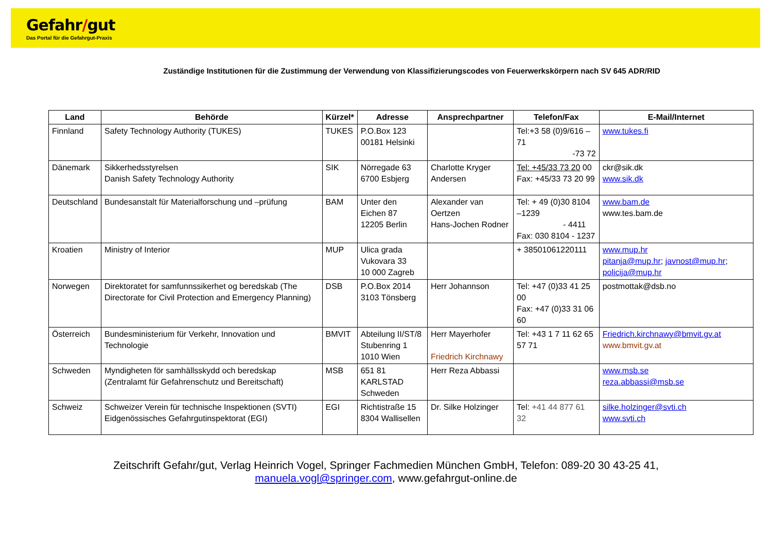Gefahr/gut
Das Portal für die Gefahrgut-Praxis
Zuständige Institutionen für die Zustimmung der Verwendung von Klassifizierungscodes von Feuerwerkskörpern nach SV 645 ADR/RID
| Land | Behörde | Kürzel* | Adresse | Ansprechpartner | Telefon/Fax | E-Mail/Internet |
| --- | --- | --- | --- | --- | --- | --- |
| Finnland | Safety Technology Authority (TUKES) | TUKES | P.O.Box 123 00181 Helsinki | | Tel:+3 58 (0)9/616 – 71 -73 72 | www.tukes.fi |
| Dänemark | Sikkerhedsstyrelsen Danish Safety Technology Authority | SIK | Nörregade 63 6700 Esbjerg | Charlotte Kryger Andersen | Tel: +45/33 73 20 00 Fax: +45/33 73 20 99 | ckr@sik.dk www.sik.dk |
| Deutschland | Bundesanstalt für Materialforschung und –prüfung | BAM | Unter den Eichen 87 12205 Berlin | Alexander van Oertzen Hans-Jochen Rodner | Tel: + 49 (0)30 8104 –1239 - 4411 Fax: 030 8104 - 1237 | www.bam.de www.tes.bam.de |
| Kroatien | Ministry of Interior | MUP | Ulica grada Vukovara 33 10 000 Zagreb | | + 38501061220111 | www.mup.hr pitanja@mup.hr ; javnost@mup.hr ; policija@mup.hr |
| Norwegen | Direktoratet for samfunnssikerhet og beredskab (The Directorate for Civil Protection and Emergency Planning) | DSB | P.O.Box 2014 3103 Tönsberg | Herr Johannson | Tel: +47 (0)33 41 25 00 Fax: +47 (0)33 31 06 60 | postmottak@dsb.no |
| Österreich | Bundesministerium für Verkehr, Innovation und Technologie | BMVIT | Abteilung II/ST/8 Stubenring 1 1010 Wien | Herr Mayerhofer Friedrich Kirchnawy | Tel: +43 1 7 11 62 65 57 71 | Friedrich.kirchnawy@bmvit.gv.at www.bmvit.gv.at |
| Schweden | Myndigheten för samhällsskydd och beredskap (Zentralamt für Gefahrenschutz und Bereitschaft) | MSB | 651 81 KARLSTAD Schweden | Herr Reza Abbassi | | www.msb.se reza.abbassi@msb.se |
| Schweiz | Schweizer Verein für technische Inspektionen (SVTI) Eidgenössisches Gefahrgutinspektorat (EGI) | EGI | Richtistraße 15 8304 Wallisellen | Dr. Silke Holzinger | Tel: +41 44 877 61 32 | silke.holzinger@svti.ch www.svti.ch |
Zeitschrift Gefahr/gut, Verlag Heinrich Vogel, Springer Fachmedien München GmbH, Telefon: 089-20 30 43-25 41,
manuela.vogl@springer.com, www.gefahrgut-online.de